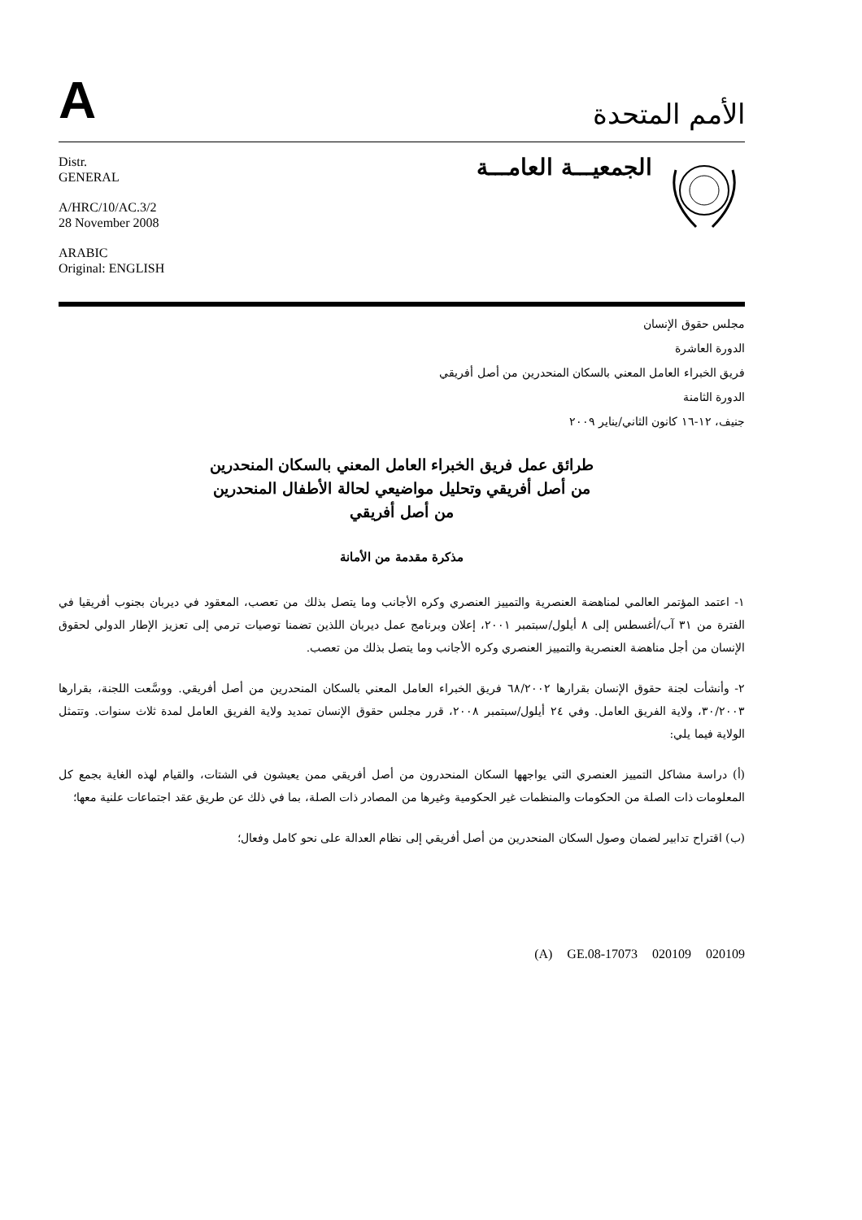A
الأمم المتحدة
Distr.
GENERAL
A/HRC/10/AC.3/2
28 November 2008
ARABIC
Original: ENGLISH
الجمعيـــة العامـــة
مجلس حقوق الإنسان
الدورة العاشرة
فريق الخبراء العامل المعني بالسكان المنحدرين من أصل أفريقي
الدورة الثامنة
جنيف، ١٢-١٦ كانون الثاني/يناير ٢٠٠٩
طرائق عمل فريق الخبراء العامل المعني بالسكان المنحدرين
من أصل أفريقي وتحليل مواضيعي لحالة الأطفال المنحدرين
من أصل أفريقي
مذكرة مقدمة من الأمانة
١- اعتمد المؤتمر العالمي لمناهضة العنصرية والتمييز العنصري وكره الأجانب وما يتصل بذلك من تعصب، المعقود في ديربان بجنوب أفريقيا في الفترة من ٣١ آب/أغسطس إلى ٨ أيلول/سبتمبر ٢٠٠١، إعلان وبرنامج عمل ديربان اللذين تضمنا توصيات ترمي إلى تعزيز الإطار الدولي لحقوق الإنسان من أجل مناهضة العنصرية والتمييز العنصري وكره الأجانب وما يتصل بذلك من تعصب.
٢- وأنشأت لجنة حقوق الإنسان بقرارها ٦٨/٢٠٠٢ فريق الخبراء العامل المعني بالسكان المنحدرين من أصل أفريقي. ووسَّعت اللجنة، بقرارها ٣٠/٢٠٠٣، ولاية الفريق العامل. وفي ٢٤ أيلول/سبتمبر ٢٠٠٨، قرر مجلس حقوق الإنسان تمديد ولاية الفريق العامل لمدة ثلاث سنوات. وتتمثل الولاية فيما يلي:
(أ) دراسة مشاكل التمييز العنصري التي يواجهها السكان المنحدرون من أصل أفريقي ممن يعيشون في الشتات، والقيام لهذه الغاية بجمع كل المعلومات ذات الصلة من الحكومات والمنظمات غير الحكومية وغيرها من المصادر ذات الصلة، بما في ذلك عن طريق عقد اجتماعات علنية معها؛
(ب) اقتراح تدابير لضمان وصول السكان المنحدرين من أصل أفريقي إلى نظام العدالة على نحو كامل وفعال؛
(A) GE.08-17073 020109 020109